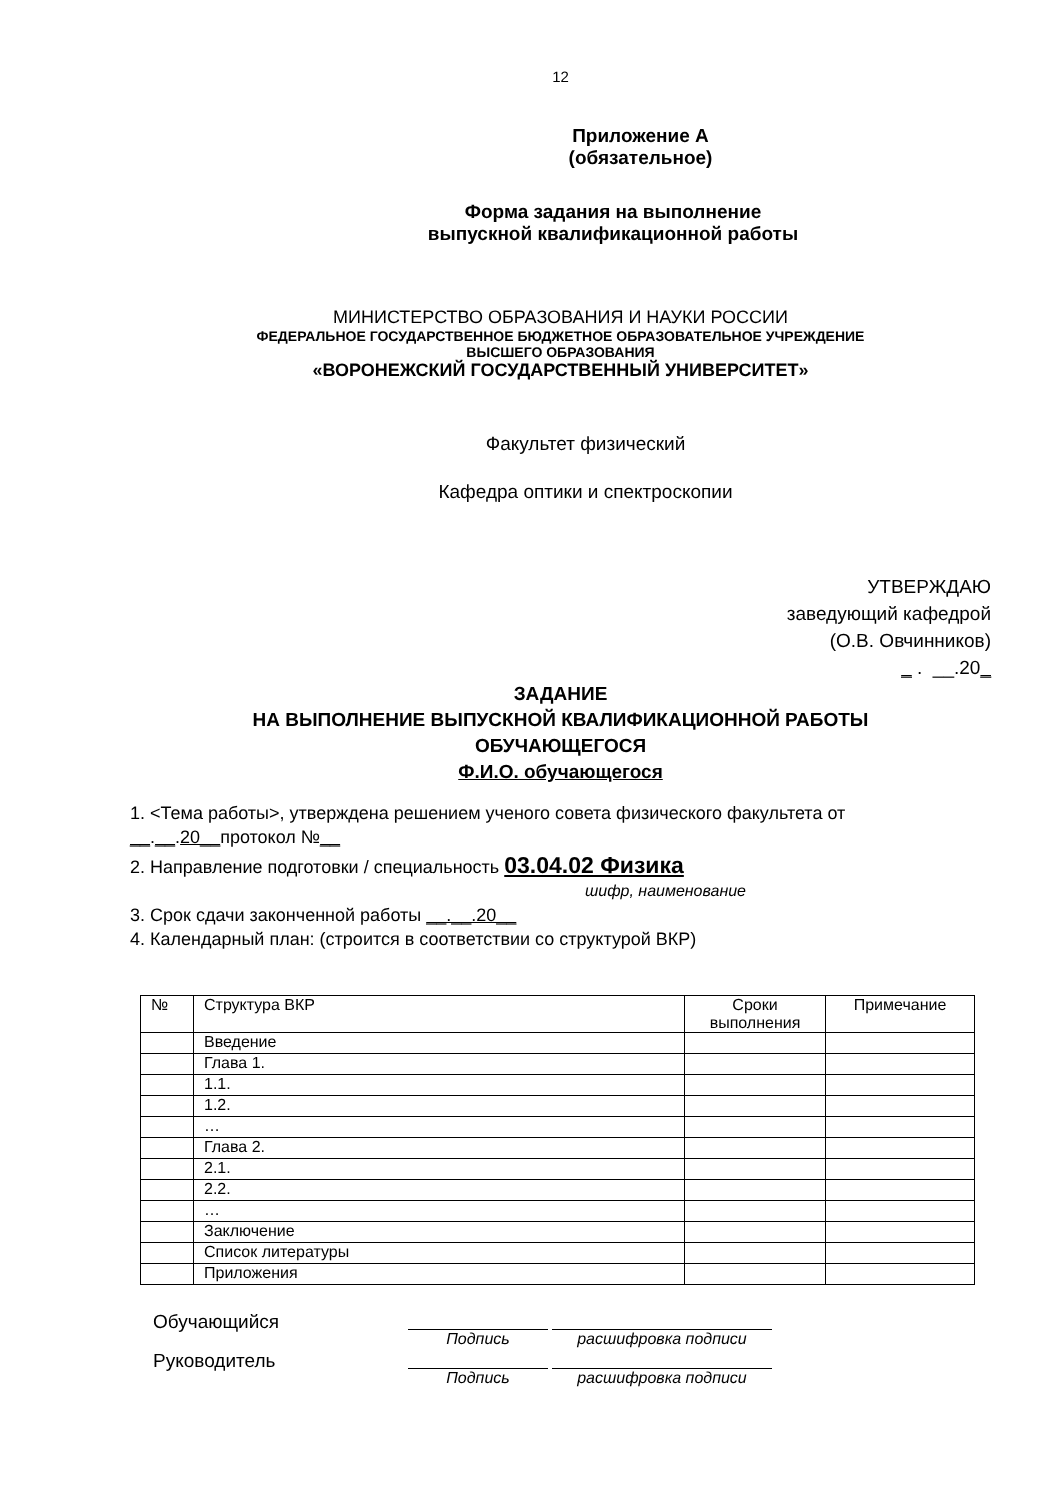12
Приложение А
(обязательное)
Форма задания на выполнение
выпускной квалификационной работы
МИНИСТЕРСТВО ОБРАЗОВАНИЯ И НАУКИ РОССИИ
ФЕДЕРАЛЬНОЕ ГОСУДАРСТВЕННОЕ БЮДЖЕТНОЕ ОБРАЗОВАТЕЛЬНОЕ УЧРЕЖДЕНИЕ
ВЫСШЕГО ОБРАЗОВАНИЯ
«ВОРОНЕЖСКИЙ ГОСУДАРСТВЕННЫЙ УНИВЕРСИТЕТ»
Факультет физический
Кафедра оптики и спектроскопии
УТВЕРЖДАЮ
заведующий кафедрой
(О.В. Овчинников)
_ . __.20_
ЗАДАНИЕ
НА ВЫПОЛНЕНИЕ ВЫПУСКНОЙ КВАЛИФИКАЦИОННОЙ РАБОТЫ
ОБУЧАЮЩЕГОСЯ
Ф.И.О. обучающегося
1. <Тема работы>, утверждена решением ученого совета физического факультета от
__.__.20__протокол №__
2. Направление подготовки / специальность 03.04.02 Физика
шифр, наименование
3. Срок сдачи законченной работы __.__.20__
4. Календарный план: (строится в соответствии со структурой ВКР)
| № | Структура ВКР | Сроки выполнения | Примечание |
| --- | --- | --- | --- |
| | Введение | | |
| | Глава 1. | | |
| | 1.1. | | |
| | 1.2. | | |
| | … | | |
| | Глава 2. | | |
| | 2.1. | | |
| | 2.2. | | |
| | … | | |
| | Заключение | | |
| | Список литературы | | |
| | Приложения | | |
Обучающийся
Подпись расшифровка подписи
Руководитель
Подпись расшифровка подписи